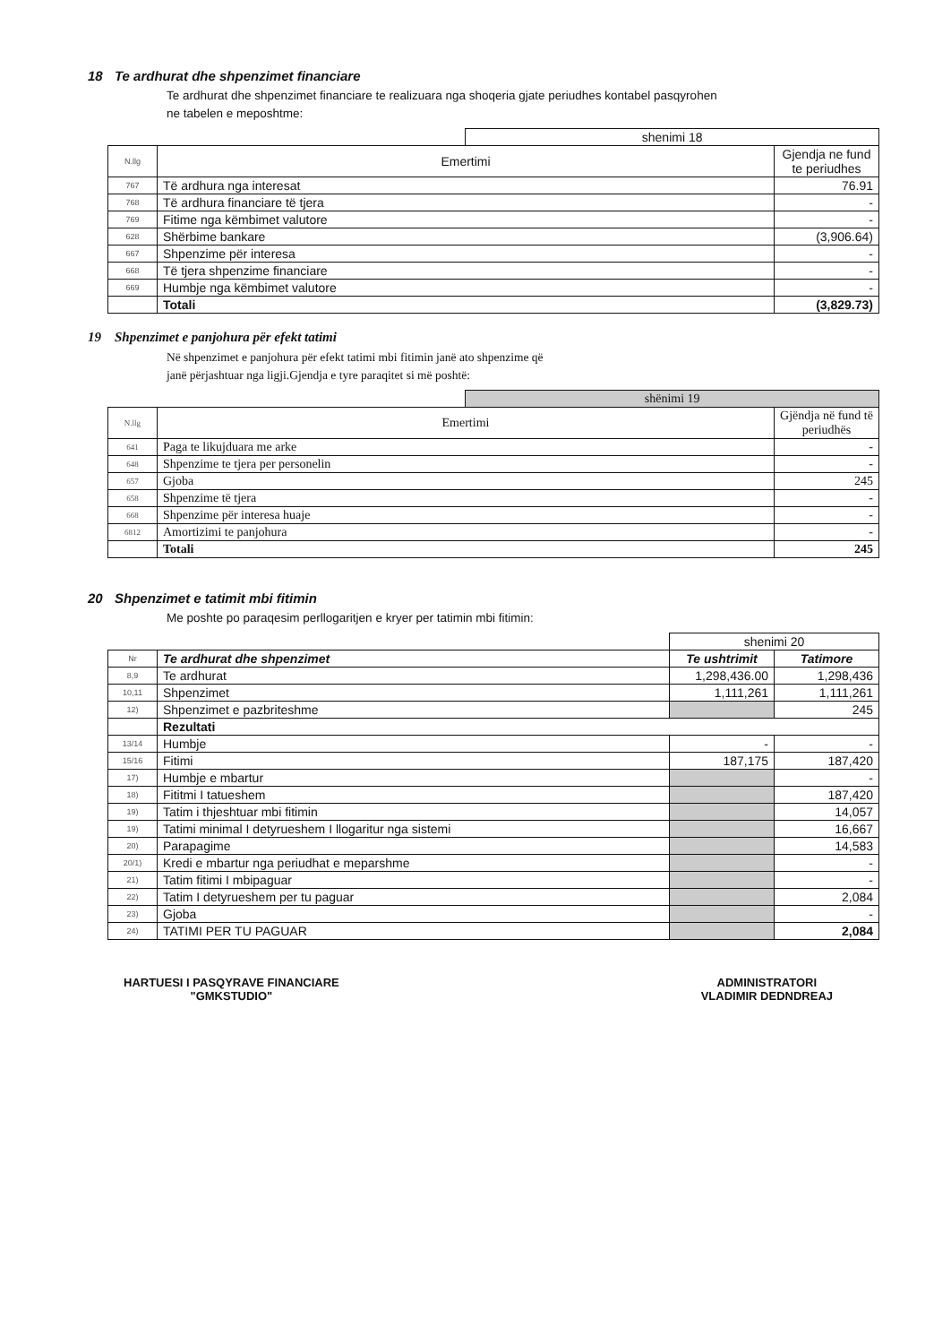18 Te ardhurat dhe shpenzimet financiare
Te ardhurat dhe shpenzimet financiare te realizuara nga shoqeria gjate periudhes kontabel pasqyrohen
ne tabelen e meposhtme:
| | | shenimi 18 | |
| N.llg | Emertimi | | Gjendja ne fund te periudhes |
| 767 | Të ardhura nga interesat | | 76.91 |
| 768 | Të ardhura financiare të tjera | | - |
| 769 | Fitime nga këmbimet valutore | | - |
| 628 | Shërbime bankare | | (3,906.64) |
| 667 | Shpenzime për interesa | | - |
| 668 | Të tjera shpenzime financiare | | - |
| 669 | Humbje nga këmbimet valutore | | - |
| | Totali | | (3,829.73) |
19 Shpenzimet e panjohura për efekt tatimi
Në shpenzimet e panjohura për efekt tatimi mbi fitimin janë ato shpenzime që
janë përjashtuar nga ligji.Gjendja e tyre paraqitet si më poshtë:
| | | shënimi 19 | |
| N.llg | Emertimi | | Gjëndja në fund të periudhës |
| 641 | Paga te likujduara me arke | | - |
| 648 | Shpenzime te tjera per personelin | | - |
| 657 | Gjoba | | 245 |
| 658 | Shpenzime të tjera | | - |
| 668 | Shpenzime për interesa huaje | | - |
| 6812 | Amortizimi te panjohura | | - |
| | Totali | | 245 |
20 Shpenzimet e tatimit mbi fitimin
Me poshte po paraqesim perllogaritjen e kryer per tatimin mbi fitimin:
| | | shenimi 20 | |
| Nr | Te ardhurat dhe shpenzimet | Te ushtrimit | Tatimore |
| 8,9 | Te ardhurat | 1,298,436.00 | 1,298,436 |
| 10,11 | Shpenzimet | 1,111,261 | 1,111,261 |
| 12) | Shpenzimet e pazbriteshme | | 245 |
| | Rezultati | | |
| 13/14 | Humbje | - | - |
| 15/16 | Fitimi | 187,175 | 187,420 |
| 17) | Humbje e mbartur | | - |
| 18) | Fititmi I tatueshem | | 187,420 |
| 19) | Tatim i thjeshtuar mbi fitimin | | 14,057 |
| 19) | Tatimi minimal I detyrueshem I llogaritur nga sistemi | | 16,667 |
| 20) | Parapagime | | 14,583 |
| 20/1) | Kredi e mbartur nga periudhat e meparshme | | - |
| 21) | Tatim fitimi I mbipaguar | | - |
| 22) | Tatim I detyrueshem per tu paguar | | 2,084 |
| 23) | Gjoba | | - |
| 24) | TATIMI PER TU PAGUAR | | 2,084 |
HARTUESI I PASQYRAVE FINANCIARE
"GMKSTUDIO"
ADMINISTRATORI
VLADIMIR DEDNDREAJ